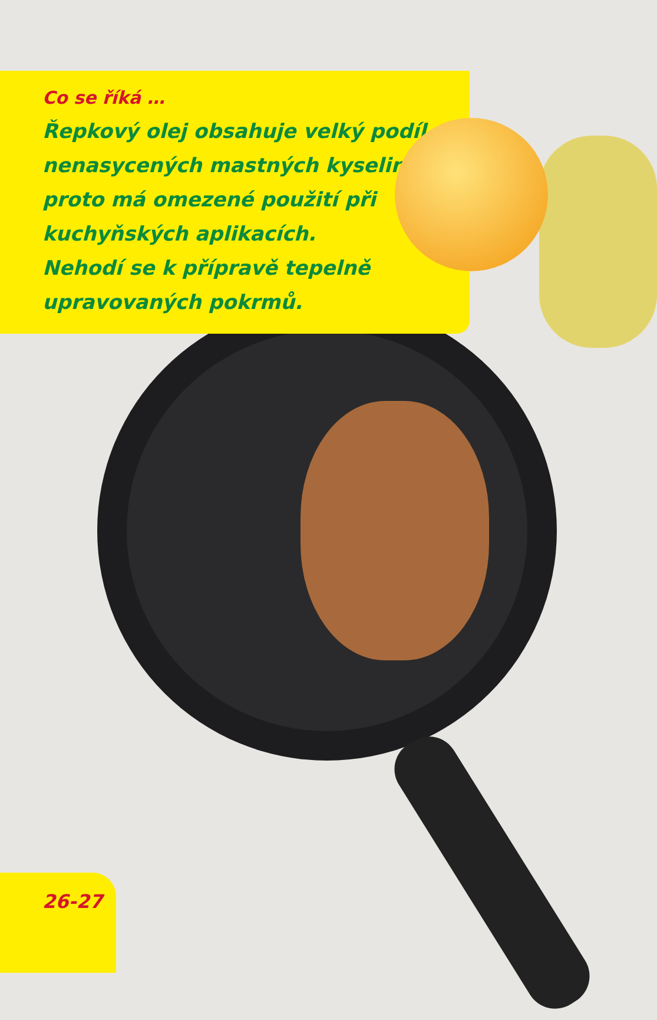Co se říká …
Řepkový olej obsahuje velký podíl nenasycených mastných kyselin, proto má omezené použití při kuchyňských aplikacích.
Nehodí se k přípravě tepelně upravovaných pokrmů.
26-27